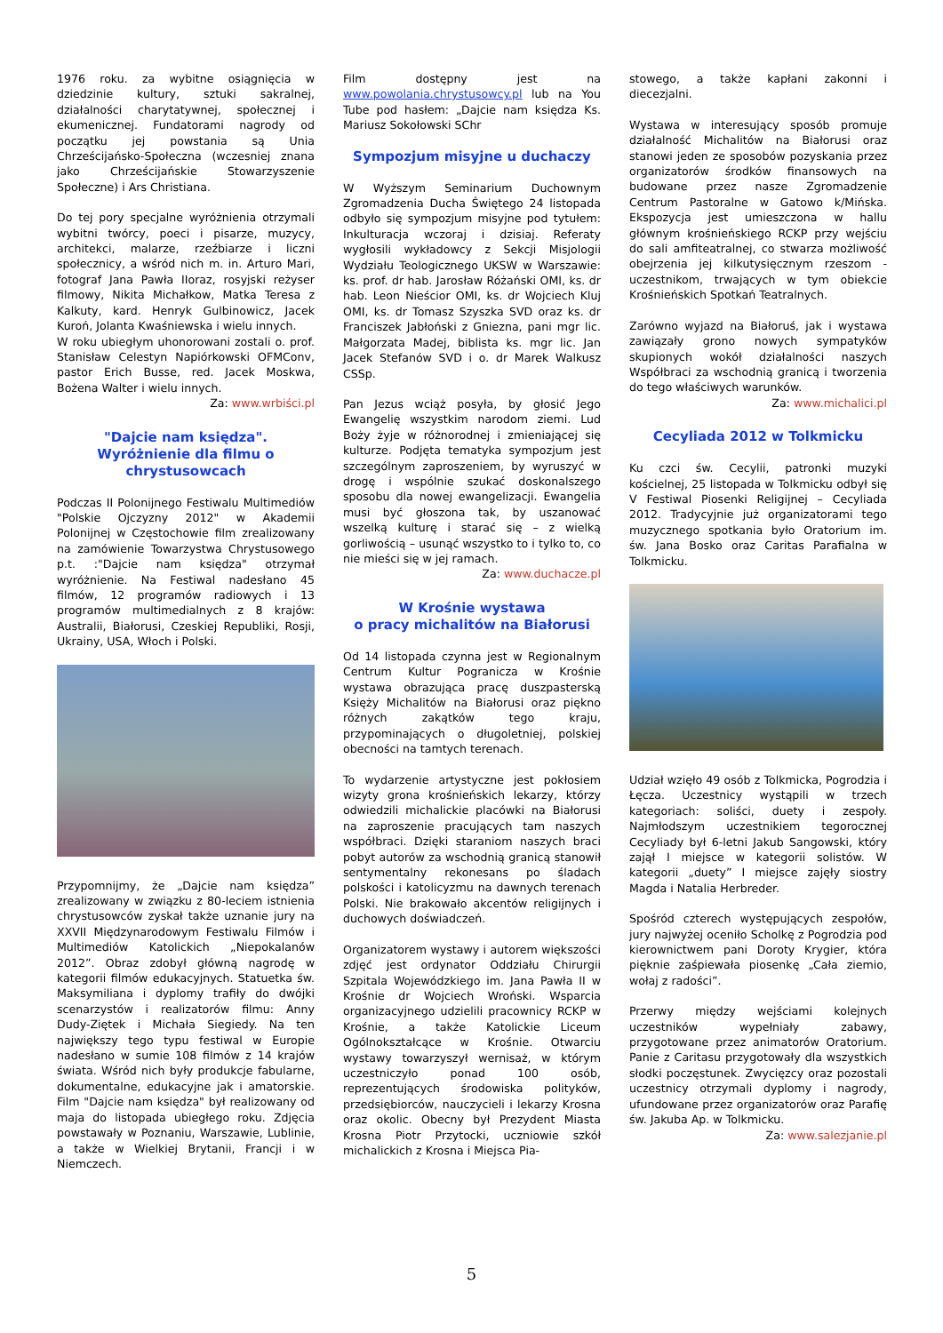1976 roku. za wybitne osiągnięcia w dziedzinie kultury, sztuki sakralnej, działalności charytatywnej, społecznej i ekumenicznej. Fundatorami nagrody od początku jej powstania są Unia Chrześcijańsko-Społeczna (wczesniej znana jako Chrześcijańskie Stowarzyszenie Społeczne) i Ars Christiana.
Do tej pory specjalne wyróżnienia otrzymali wybitni twórcy, poeci i pisarze, muzycy, architekci, malarze, rzeźbiarze i liczni społecznicy, a wśród nich m. in. Arturo Mari, fotograf Jana Pawła IIoraz, rosyjski reżyser filmowy, Nikita Michałkow, Matka Teresa z Kalkuty, kard. Henryk Gulbinowicz, Jacek Kuroń, Jolanta Kwaśniewska i wielu innych.
W roku ubiegłym uhonorowani zostali o. prof. Stanisław Celestyn Napiórkowski OFMConv, pastor Erich Busse, red. Jacek Moskwa, Bożena Walter i wielu innych.
Za: www.wrbiści.pl
"Dajcie nam księdza". Wyróżnienie dla filmu o chrystusowcach
Podczas II Polonijnego Festiwalu Multimediów "Polskie Ojczyzny 2012" w Akademii Polonijnej w Częstochowie film zrealizowany na zamówienie Towarzystwa Chrystusowego p.t. :"Dajcie nam księdza" otrzymał wyróżnienie. Na Festiwal nadesłano 45 filmów, 12 programów radiowych i 13 programów multimedialnych z 8 krajów: Australii, Białorusi, Czeskiej Republiki, Rosji, Ukrainy, USA, Włoch i Polski.
Przypomnijmy, że „Dajcie nam księdza” zrealizowany w związku z 80-leciem istnienia chrystusowców zyskał także uznanie jury na XXVII Międzynarodowym Festiwalu Filmów i Multimediów Katolickich „Niepokalanów 2012”. Obraz zdobył główną nagrodę w kategorii filmów edukacyjnych. Statuetka św. Maksymiliana i dyplomy trafiły do dwójki scenarzystów i realizatorów filmu: Anny Dudy-Ziętek i Michała Siegiedy. Na ten największy tego typu festiwal w Europie nadesłano w sumie 108 filmów z 14 krajów świata. Wśród nich były produkcje fabularne, dokumentalne, edukacyjne jak i amatorskie. Film "Dajcie nam księdza" był realizowany od maja do listopada ubiegłego roku. Zdjęcia powstawały w Poznaniu, Warszawie, Lublinie, a także w Wielkiej Brytanii, Francji i w Niemczech.
Film dostępny jest na www.powolania.chrystusowcy.pl lub na You Tube pod hasłem: „Dajcie nam księdza Ks. Mariusz Sokołowski SChr
Sympozjum misyjne u duchaczy
W Wyższym Seminarium Duchownym Zgromadzenia Ducha Świętego 24 listopada odbyło się sympozjum misyjne pod tytułem: Inkulturacja wczoraj i dzisiaj. Referaty wygłosili wykładowcy z Sekcji Misjologii Wydziału Teologicznego UKSW w Warszawie: ks. prof. dr hab. Jarosław Różański OMI, ks. dr hab. Leon Nieścior OMI, ks. dr Wojciech Kluj OMI, ks. dr Tomasz Szyszka SVD oraz ks. dr Franciszek Jabłoński z Gniezna, pani mgr lic. Małgorzata Madej, biblista ks. mgr lic. Jan Jacek Stefanów SVD i o. dr Marek Walkusz CSSp.
Pan Jezus wciąż posyła, by głosić Jego Ewangelię wszystkim narodom ziemi. Lud Boży żyje w różnorodnej i zmieniającej się kulturze. Podjęta tematyka sympozjum jest szczególnym zaproszeniem, by wyruszyć w drogę i wspólnie szukać doskonalszego sposobu dla nowej ewangelizacji. Ewangelia musi być głoszona tak, by uszanować wszelką kulturę i starać się – z wielką gorliwością – usunąć wszystko to i tylko to, co nie mieści się w jej ramach.
Za: www.duchacze.pl
W Krośnie wystawa
o pracy michalitów na Białorusi
Od 14 listopada czynna jest w Regionalnym Centrum Kultur Pogranicza w Krośnie wystawa obrazująca pracę duszpasterską Księży Michalitów na Białorusi oraz piękno różnych zakątków tego kraju, przypominających o długoletniej, polskiej obecności na tamtych terenach.
To wydarzenie artystyczne jest pokłosiem wizyty grona krośnieńskich lekarzy, którzy odwiedzili michalickie placówki na Białorusi na zaproszenie pracujących tam naszych współbraci. Dzięki staraniom naszych braci pobyt autorów za wschodnią granicą stanowił sentymentalny rekonesans po śladach polskości i katolicyzmu na dawnych terenach Polski. Nie brakowało akcentów religijnych i duchowych doświadczeń.
Organizatorem wystawy i autorem większości zdjęć jest ordynator Oddziału Chirurgii Szpitala Wojewódzkiego im. Jana Pawła II w Krośnie dr Wojciech Wroński. Wsparcia organizacyjnego udzielili pracownicy RCKP w Krośnie, a także Katolickie Liceum Ogólnokształcące w Krośnie. Otwarciu wystawy towarzyszył wernisaż, w którym uczestniczyło ponad 100 osób, reprezentujących środowiska polityków, przedsiębiorców, nauczycieli i lekarzy Krosna oraz okolic. Obecny był Prezydent Miasta Krosna Piotr Przytocki, uczniowie szkół michalickich z Krosna i Miejsca Pia-
stowego, a także kapłani zakonni i diecezjalni.
Wystawa w interesujący sposób promuje działalność Michalitów na Białorusi oraz stanowi jeden ze sposobów pozyskania przez organizatorów środków finansowych na budowane przez nasze Zgromadzenie Centrum Pastoralne w Gatowo k/Mińska. Ekspozycja jest umieszczona w hallu głównym krośnieńskiego RCKP przy wejściu do sali amfiteatralnej, co stwarza możliwość obejrzenia jej kilkutysięcznym rzeszom - uczestnikom, trwających w tym obiekcie Krośnieńskich Spotkań Teatralnych.
Zarówno wyjazd na Białoruś, jak i wystawa zawiązały grono nowych sympatyków skupionych wokół działalności naszych Współbraci za wschodnią granicą i tworzenia do tego właściwych warunków.
Za: www.michalici.pl
Cecyliada 2012 w Tolkmicku
Ku czci św. Cecylii, patronki muzyki kościelnej, 25 listopada w Tolkmicku odbył się V Festiwal Piosenki Religijnej – Cecyliada 2012. Tradycyjnie już organizatorami tego muzycznego spotkania było Oratorium im. św. Jana Bosko oraz Caritas Parafialna w Tolkmicku.
Udział wzięło 49 osób z Tolkmicka, Pogrodzia i Łęcza. Uczestnicy wystąpili w trzech kategoriach: soliści, duety i zespoły. Najmłodszym uczestnikiem tegorocznej Cecyliady był 6-letni Jakub Sangowski, który zajął I miejsce w kategorii solistów. W kategorii „duety” I miejsce zajęły siostry Magda i Natalia Herbreder.
Spośród czterech występujących zespołów, jury najwyżej oceniło Scholkę z Pogrodzia pod kierownictwem pani Doroty Krygier, która pięknie zaśpiewała piosenkę „Cała ziemio, wołaj z radości”.
Przerwy między wejściami kolejnych uczestników wypełniały zabawy, przygotowane przez animatorów Oratorium. Panie z Caritasu przygotowały dla wszystkich słodki poczęstunek. Zwycięzcy oraz pozostali uczestnicy otrzymali dyplomy i nagrody, ufundowane przez organizatorów oraz Parafię św. Jakuba Ap. w Tolkmicku.
Za: www.salezjanie.pl
5